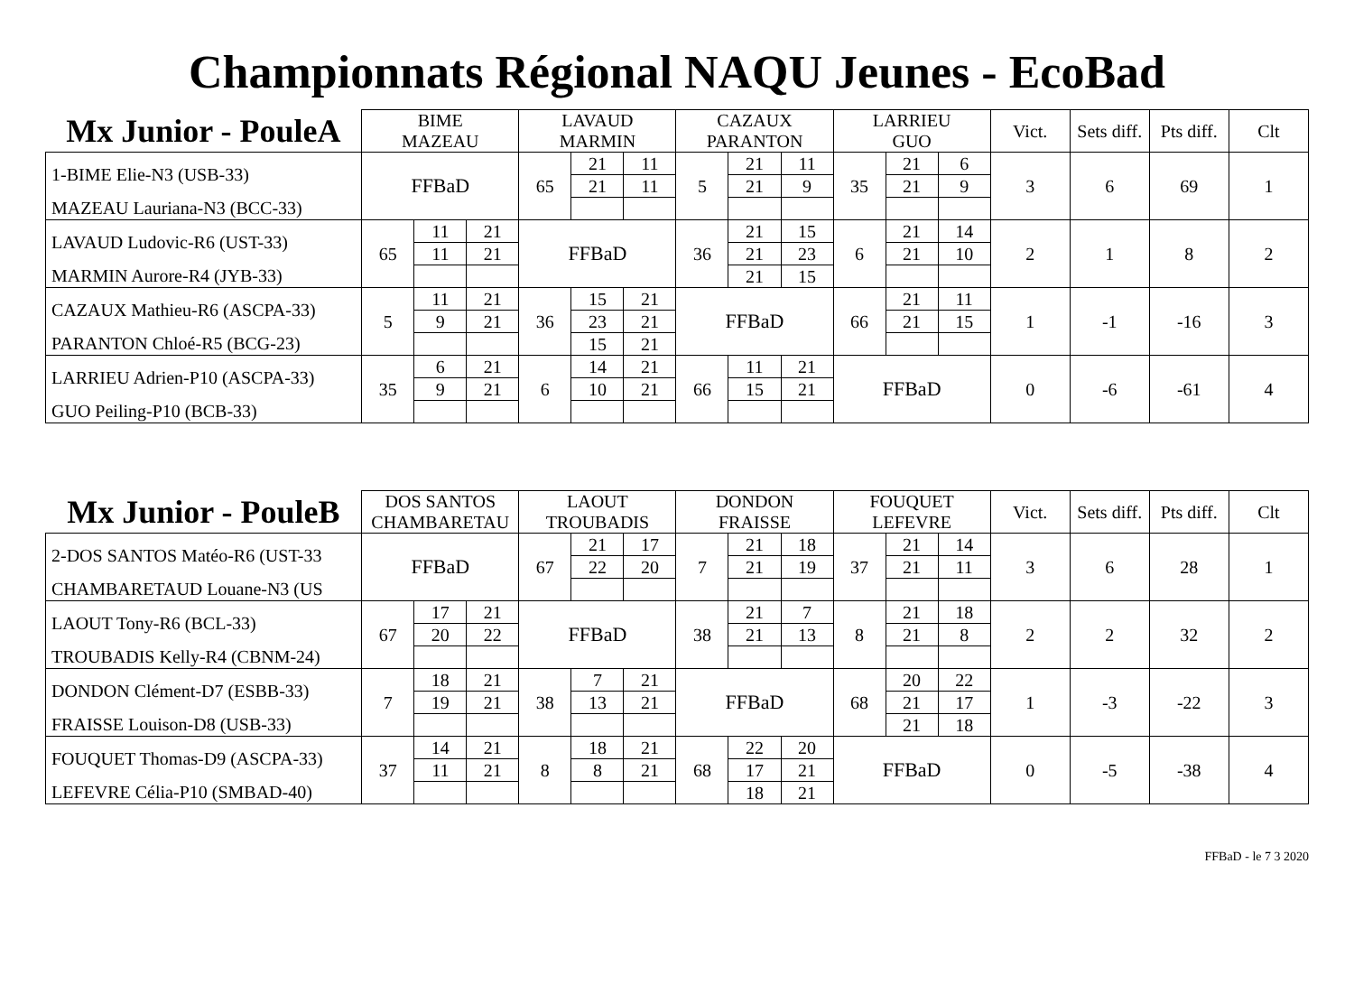Championnats Régional NAQU Jeunes - EcoBad
| Mx Junior - PouleA | BIME MAZEAU | | | LAVAUD MARMIN | | | CAZAUX PARANTON | | | LARRIEU GUO | | | Vict. | Sets diff. | Pts diff. | Clt |
| --- | --- | --- | --- | --- | --- | --- | --- | --- | --- | --- | --- | --- | --- | --- | --- | --- |
| 1-BIME Elie-N3 (USB-33) | FFBaD | | | 65 | 21 | 11 | 5 | 21 | 11 | 35 | 21 | 6 | 3 | 6 | 69 | 1 |
| | | | | | 21 | 11 | | 21 | 9 | | 21 | 9 | | | | |
| MAZEAU Lauriana-N3 (BCC-33) | | | | | | | | | | | | | | | | |
| LAVAUD Ludovic-R6 (UST-33) | 65 | 11 | 21 | FFBaD | | | 36 | 21 | 15 | 6 | 21 | 14 | 2 | 1 | 8 | 2 |
| | | 11 | 21 | | | | | 21 | 23 | | 21 | 10 | | | | |
| MARMIN Aurore-R4 (JYB-33) | | | | | | | | 21 | 15 | | | | | | | |
| CAZAUX Mathieu-R6 (ASCPA-33) | 5 | 11 | 21 | 36 | 15 | 21 | FFBaD | | | 66 | 21 | 11 | 1 | -1 | -16 | 3 |
| | | 9 | 21 | | 23 | 21 | | | | | 21 | 15 | | | | |
| PARANTON Chloé-R5 (BCG-23) | | | | | 15 | 21 | | | | | | | | | | |
| LARRIEU Adrien-P10 (ASCPA-33) | 35 | 6 | 21 | 6 | 14 | 21 | 66 | 11 | 21 | FFBaD | | | 0 | -6 | -61 | 4 |
| | | 9 | 21 | | 10 | 21 | | 15 | 21 | | | | | | | |
| GUO Peiling-P10 (BCB-33) | | | | | | | | | | | | | | | | |
| Mx Junior - PouleB | DOS SANTOS CHAMBARETAU | | | LAOUT TROUBADIS | | | DONDON FRAISSE | | | FOUQUET LEFEVRE | | | Vict. | Sets diff. | Pts diff. | Clt |
| --- | --- | --- | --- | --- | --- | --- | --- | --- | --- | --- | --- | --- | --- | --- | --- | --- |
| 2-DOS SANTOS Matéo-R6 (UST-33 | FFBaD | | | 67 | 21 | 17 | 7 | 21 | 18 | 37 | 21 | 14 | 3 | 6 | 28 | 1 |
| | | | | | 22 | 20 | | 21 | 19 | | 21 | 11 | | | | |
| CHAMBARETAUD Louane-N3 (US | | | | | | | | | | | | | | | | |
| LAOUT Tony-R6 (BCL-33) | 67 | 17 | 21 | FFBaD | | | 38 | 21 | 7 | 8 | 21 | 18 | 2 | 2 | 32 | 2 |
| | | 20 | 22 | | | | | 21 | 13 | | 21 | 8 | | | | |
| TROUBADIS Kelly-R4 (CBNM-24) | | | | | | | | | | | | | | | | |
| DONDON Clément-D7 (ESBB-33) | 7 | 18 | 21 | 38 | 7 | 21 | FFBaD | | | 68 | 20 | 22 | 1 | -3 | -22 | 3 |
| | | 19 | 21 | | 13 | 21 | | | | | 21 | 17 | | | | |
| FRAISSE Louison-D8 (USB-33) | | | | | | | | | | | 21 | 18 | | | | |
| FOUQUET Thomas-D9 (ASCPA-33) | 37 | 14 | 21 | 8 | 18 | 21 | 68 | 22 | 20 | FFBaD | | | 0 | -5 | -38 | 4 |
| | | 11 | 21 | | 8 | 21 | | 17 | 21 | | | | | | | |
| LEFEVRE Célia-P10 (SMBAD-40) | | | | | | | | 18 | 21 | | | | | | | |
FFBaD - le 7 3 2020